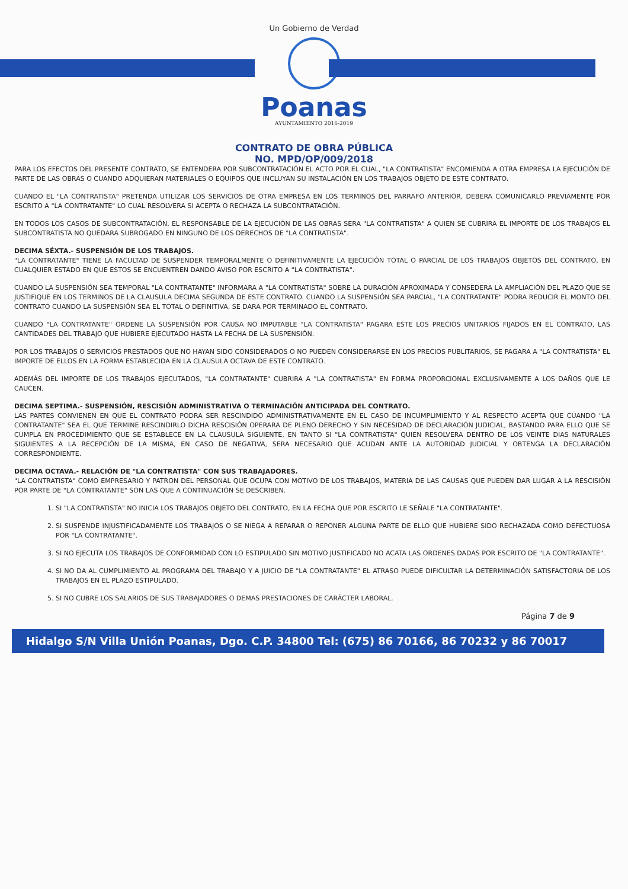Un Gobierno de Verdad
Poanas
AYUNTAMIENTO 2016-2019
CONTRATO DE OBRA PÚBLICA
NO. MPD/OP/009/2018
PARA LOS EFECTOS DEL PRESENTE CONTRATO, SE ENTENDERA POR SUBCONTRATACIÓN EL ACTO POR EL CUAL, "LA CONTRATISTA" ENCOMIENDA A OTRA EMPRESA LA EJECUCIÓN DE PARTE DE LAS OBRAS O CUANDO ADQUIERAN MATERIALES O EQUIPOS QUE INCLUYAN SU INSTALACIÓN EN LOS TRABAJOS OBJETO DE ESTE CONTRATO.
CUANDO EL "LA CONTRATISTA" PRETENDA UTILIZAR LOS SERVICIOS DE OTRA EMPRESA EN LOS TERMINOS DEL PARRAFO ANTERIOR, DEBERA COMUNICARLO PREVIAMENTE POR ESCRITO A "LA CONTRATANTE" LO CUAL RESOLVERA SI ACEPTA O RECHAZA LA SUBCONTRATACIÓN.
EN TODOS LOS CASOS DE SUBCONTRATACIÓN, EL RESPONSABLE DE LA EJECUCIÓN DE LAS OBRAS SERA "LA CONTRATISTA" A QUIEN SE CUBRIRA EL IMPORTE DE LOS TRABAJOS EL SUBCONTRATISTA NO QUEDARA SUBROGADO EN NINGUNO DE LOS DERECHOS DE "LA CONTRATISTA".
DECIMA SÉXTA.- SUSPENSIÓN DE LOS TRABAJOS.
"LA CONTRATANTE" TIENE LA FACULTAD DE SUSPENDER TEMPORALMENTE O DEFINITIVAMENTE LA EJECUCIÓN TOTAL O PARCIAL DE LOS TRABAJOS OBJETOS DEL CONTRATO, EN CUALQUIER ESTADO EN QUE ESTOS SE ENCUENTREN DANDO AVISO POR ESCRITO A "LA CONTRATISTA".
CUANDO LA SUSPENSIÓN SEA TEMPORAL "LA CONTRATANTE" INFORMARA A "LA CONTRATISTA" SOBRE LA DURACIÓN APROXIMADA Y CONSEDERA LA AMPLIACIÓN DEL PLAZO QUE SE JUSTIFIQUE EN LOS TERMINOS DE LA CLAUSULA DECIMA SEGUNDA DE ESTE CONTRATO. CUANDO LA SUSPENSIÓN SEA PARCIAL, "LA CONTRATANTE" PODRA REDUCIR EL MONTO DEL CONTRATO CUANDO LA SUSPENSIÓN SEA EL TOTAL O DEFINITIVA, SE DARA POR TERMINADO EL CONTRATO.
CUANDO "LA CONTRATANTE" ORDENE LA SUSPENSIÓN POR CAUSA NO IMPUTABLE "LA CONTRATISTA" PAGARA ESTE LOS PRECIOS UNITARIOS FIJADOS EN EL CONTRATO, LAS CANTIDADES DEL TRABAJO QUE HUBIERE EJECUTADO HASTA LA FECHA DE LA SUSPENSIÓN.
POR LOS TRABAJOS O SERVICIOS PRESTADOS QUE NO HAYAN SIDO CONSIDERADOS O NO PUEDEN CONSIDERARSE EN LOS PRECIOS PUBLITARIOS, SE PAGARA A "LA CONTRATISTA" EL IMPORTE DE ELLOS EN LA FORMA ESTABLECIDA EN LA CLAUSULA OCTAVA DE ESTE CONTRATO.
ADEMÁS DEL IMPORTE DE LOS TRABAJOS EJECUTADOS, "LA CONTRATANTE" CUBRIRA A "LA CONTRATISTA" EN FORMA PROPORCIONAL EXCLUSIVAMENTE A LOS DAÑOS QUE LE CAUCEN.
DECIMA SEPTIMA.- SUSPENSIÓN, RESCISIÓN ADMINISTRATIVA O TERMINACIÓN ANTICIPADA DEL CONTRATO.
LAS PARTES CONVIENEN EN QUE EL CONTRATO PODRA SER RESCINDIDO ADMINISTRATIVAMENTE EN EL CASO DE INCUMPLIMIENTO Y AL RESPECTO ACEPTA QUE CUANDO "LA CONTRATANTE" SEA EL QUE TERMINE RESCINDIRLO DICHA RESCISIÓN OPERARA DE PLENO DERECHO Y SIN NECESIDAD DE DECLARACIÓN JUDICIAL, BASTANDO PARA ELLO QUE SE CUMPLA EN PROCEDIMIENTO QUE SE ESTABLECE EN LA CLAUSULA SIGUIENTE, EN TANTO SI "LA CONTRATISTA" QUIEN RESOLVERA DENTRO DE LOS VEINTE DIAS NATURALES SIGUIENTES A LA RECEPCIÓN DE LA MISMA, EN CASO DE NEGATIVA, SERA NECESARIO QUE ACUDAN ANTE LA AUTORIDAD JUDICIAL Y OBTENGA LA DECLARACIÓN CORRESPONDIENTE.
DECIMA OCTAVA.- RELACIÓN DE "LA CONTRATISTA" CON SUS TRABAJADORES.
"LA CONTRATISTA" COMO EMPRESARIO Y PATRON DEL PERSONAL QUE OCUPA CON MOTIVO DE LOS TRABAJOS, MATERIA DE LAS CAUSAS QUE PUEDEN DAR LUGAR A LA RESCISIÓN POR PARTE DE "LA CONTRATANTE" SON LAS QUE A CONTINUACIÓN SE DESCRIBEN.
1. SI "LA CONTRATISTA" NO INICIA LOS TRABAJOS OBJETO DEL CONTRATO, EN LA FECHA QUE POR ESCRITO LE SEÑALE "LA CONTRATANTE".
2. SI SUSPENDE INJUSTIFICADAMENTE LOS TRABAJOS O SE NIEGA A REPARAR O REPONER ALGUNA PARTE DE ELLO QUE HUBIERE SIDO RECHAZADA COMO DEFECTUOSA POR "LA CONTRATANTE".
3. SI NO EJECUTA LOS TRABAJOS DE CONFORMIDAD CON LO ESTIPULADO SIN MOTIVO JUSTIFICADO NO ACATA LAS ORDENES DADAS POR ESCRITO DE "LA CONTRATANTE".
4. SI NO DA AL CUMPLIMIENTO AL PROGRAMA DEL TRABAJO Y A JUICIO DE "LA CONTRATANTE" EL ATRASO PUEDE DIFICULTAR LA DETERMINACIÓN SATISFACTORIA DE LOS TRABAJOS EN EL PLAZO ESTIPULADO.
5. SI NO CUBRE LOS SALARIOS DE SUS TRABAJADORES O DEMAS PRESTACIONES DE CARÁCTER LABORAL.
Página 7 de 9
Hidalgo S/N Villa Unión Poanas, Dgo. C.P. 34800 Tel: (675) 86 70166, 86 70232 y 86 70017